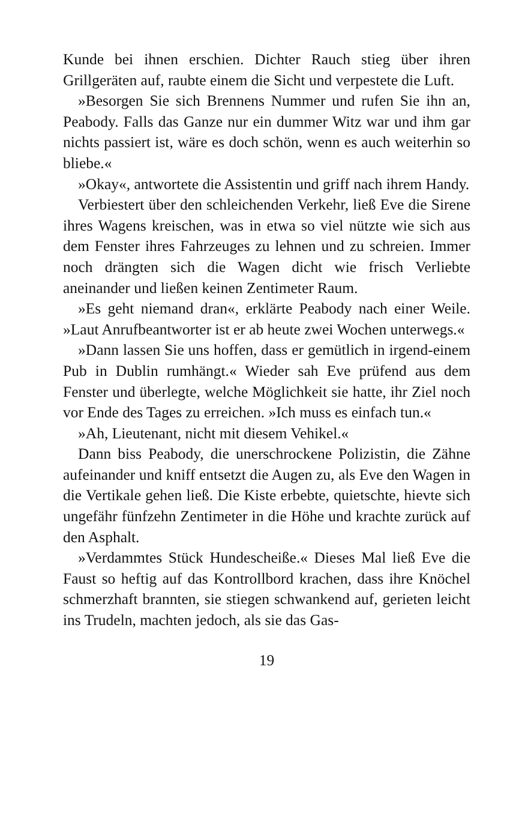Kunde bei ihnen erschien. Dichter Rauch stieg über ihren Grillgeräten auf, raubte einem die Sicht und verpestete die Luft.
»Besorgen Sie sich Brennens Nummer und rufen Sie ihn an, Peabody. Falls das Ganze nur ein dummer Witz war und ihm gar nichts passiert ist, wäre es doch schön, wenn es auch weiterhin so bliebe.«
»Okay«, antwortete die Assistentin und griff nach ihrem Handy.
Verbiestert über den schleichenden Verkehr, ließ Eve die Sirene ihres Wagens kreischen, was in etwa so viel nützte wie sich aus dem Fenster ihres Fahrzeuges zu lehnen und zu schreien. Immer noch drängten sich die Wagen dicht wie frisch Verliebte aneinander und ließen keinen Zentimeter Raum.
»Es geht niemand dran«, erklärte Peabody nach einer Weile. »Laut Anrufbeantworter ist er ab heute zwei Wochen unterwegs.«
»Dann lassen Sie uns hoffen, dass er gemütlich in irgend-einem Pub in Dublin rumhängt.« Wieder sah Eve prüfend aus dem Fenster und überlegte, welche Möglichkeit sie hatte, ihr Ziel noch vor Ende des Tages zu erreichen. »Ich muss es einfach tun.«
»Ah, Lieutenant, nicht mit diesem Vehikel.«
Dann biss Peabody, die unerschrockene Polizistin, die Zähne aufeinander und kniff entsetzt die Augen zu, als Eve den Wagen in die Vertikale gehen ließ. Die Kiste erbebte, quietschte, hievte sich ungefähr fünfzehn Zentimeter in die Höhe und krachte zurück auf den Asphalt.
»Verdammtes Stück Hundescheiße.« Dieses Mal ließ Eve die Faust so heftig auf das Kontrollbord krachen, dass ihre Knöchel schmerzhaft brannten, sie stiegen schwankend auf, gerieten leicht ins Trudeln, machten jedoch, als sie das Gas-
19